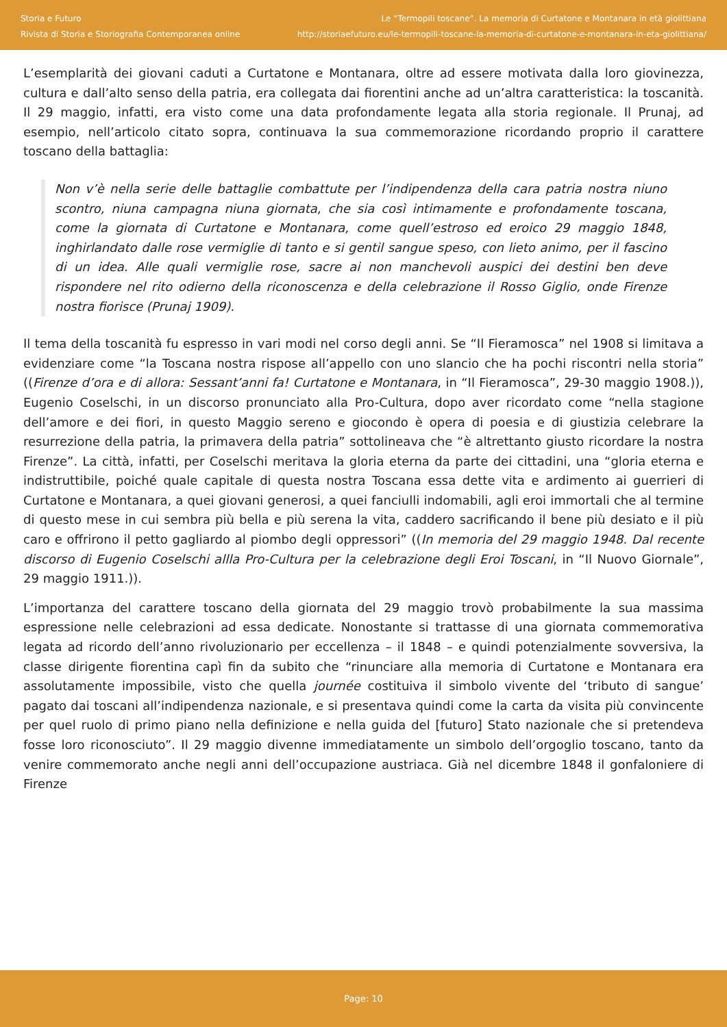Storia e Futuro
Rivista di Storia e Storiografia Contemporanea online
Le “Termopili toscane”. La memoria di Curtatone e Montanara in età giolittiana
http://storiaefuturo.eu/le-termopili-toscane-la-memoria-di-curtatone-e-montanara-in-eta-giolittiana/
L’esemplarità dei giovani caduti a Curtatone e Montanara, oltre ad essere motivata dalla loro giovinezza, cultura e dall’alto senso della patria, era collegata dai fiorentini anche ad un’altra caratteristica: la toscanità. Il 29 maggio, infatti, era visto come una data profondamente legata alla storia regionale. Il Prunaj, ad esempio, nell’articolo citato sopra, continuava la sua commemorazione ricordando proprio il carattere toscano della battaglia:
Non v’è nella serie delle battaglie combattute per l’indipendenza della cara patria nostra niuno scontro, niuna campagna niuna giornata, che sia così intimamente e profondamente toscana, come la giornata di Curtatone e Montanara, come quell’estroso ed eroico 29 maggio 1848, inghirlandato dalle rose vermiglie di tanto e si gentil sangue speso, con lieto animo, per il fascino di un idea. Alle quali vermiglie rose, sacre ai non manchevoli auspici dei destini ben deve rispondere nel rito odierno della riconoscenza e della celebrazione il Rosso Giglio, onde Firenze nostra fiorisce (Prunaj 1909).
Il tema della toscanità fu espresso in vari modi nel corso degli anni. Se “Il Fieramosca” nel 1908 si limitava a evidenziare come “la Toscana nostra rispose all’appello con uno slancio che ha pochi riscontri nella storia” ((Firenze d’ora e di allora: Sessant’anni fa! Curtatone e Montanara, in “Il Fieramosca”, 29-30 maggio 1908.)), Eugenio Coselschi, in un discorso pronunciato alla Pro-Cultura, dopo aver ricordato come “nella stagione dell’amore e dei fiori, in questo Maggio sereno e giocondo è opera di poesia e di giustizia celebrare la resurrezione della patria, la primavera della patria” sottolineava che “è altrettanto giusto ricordare la nostra Firenze”. La città, infatti, per Coselschi meritava la gloria eterna da parte dei cittadini, una “gloria eterna e indistruttibile, poiché quale capitale di questa nostra Toscana essa dette vita e ardimento ai guerrieri di Curtatone e Montanara, a quei giovani generosi, a quei fanciulli indomabili, agli eroi immortali che al termine di questo mese in cui sembra più bella e più serena la vita, caddero sacrificando il bene più desiato e il più caro e offrirono il petto gagliardo al piombo degli oppressori” ((In memoria del 29 maggio 1948. Dal recente discorso di Eugenio Coselschi allla Pro-Cultura per la celebrazione degli Eroi Toscani, in “Il Nuovo Giornale”, 29 maggio 1911.)).
L’importanza del carattere toscano della giornata del 29 maggio trovò probabilmente la sua massima espressione nelle celebrazioni ad essa dedicate. Nonostante si trattasse di una giornata commemorativa legata ad ricordo dell’anno rivoluzionario per eccellenza – il 1848 – e quindi potenzialmente sovversiva, la classe dirigente fiorentina capì fin da subito che “rinunciare alla memoria di Curtatone e Montanara era assolutamente impossibile, visto che quella journée costituiva il simbolo vivente del ‘tributo di sangue’ pagato dai toscani all’indipendenza nazionale, e si presentava quindi come la carta da visita più convincente per quel ruolo di primo piano nella definizione e nella guida del [futuro] Stato nazionale che si pretendeva fosse loro riconosciuto”. Il 29 maggio divenne immediatamente un simbolo dell’orgoglio toscano, tanto da venire commemorato anche negli anni dell’occupazione austriaca. Già nel dicembre 1848 il gonfaloniere di Firenze
Page: 10